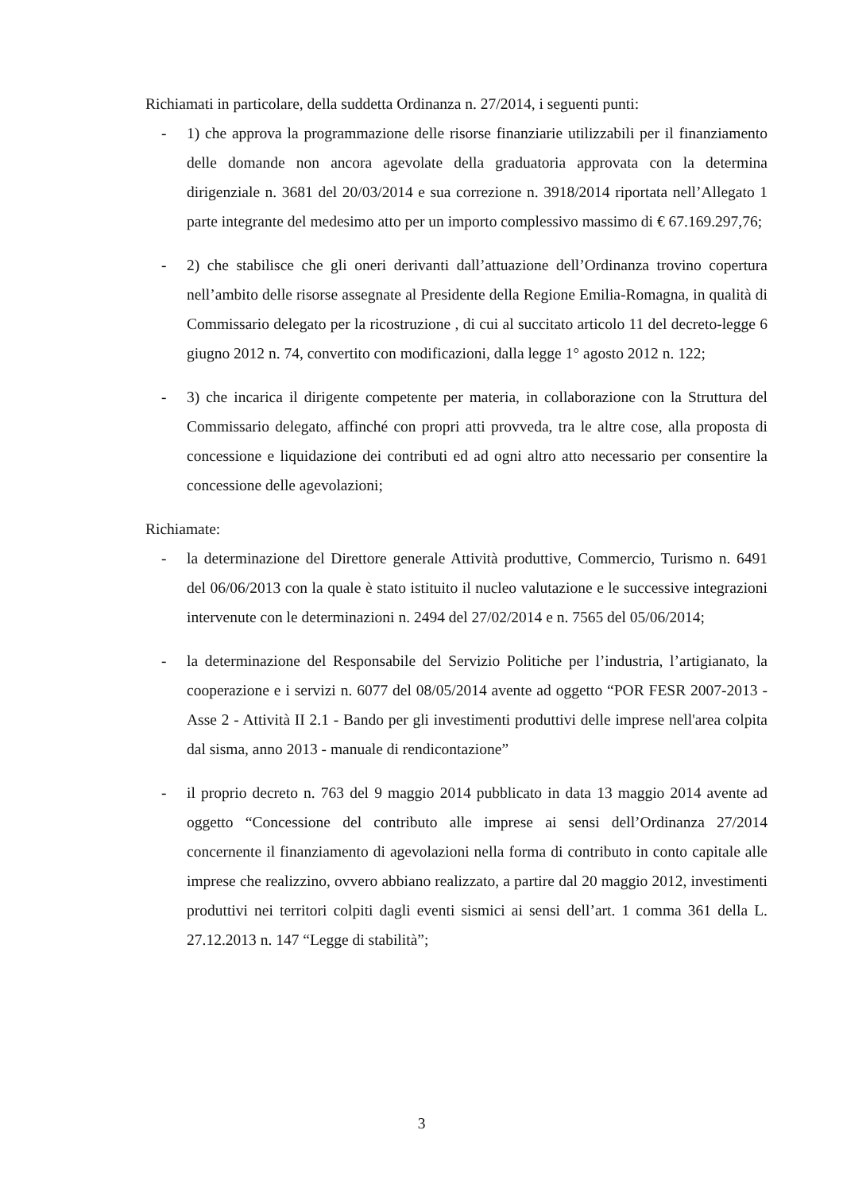Richiamati in particolare, della suddetta Ordinanza n. 27/2014, i seguenti punti:
- 1) che approva la programmazione delle risorse finanziarie utilizzabili per il finanziamento delle domande non ancora agevolate della graduatoria approvata con la determina dirigenziale n. 3681 del 20/03/2014 e sua correzione n. 3918/2014 riportata nell’Allegato 1 parte integrante del medesimo atto per un importo complessivo massimo di € 67.169.297,76;
- 2) che stabilisce che gli oneri derivanti dall’attuazione dell’Ordinanza trovino copertura nell’ambito delle risorse assegnate al Presidente della Regione Emilia-Romagna, in qualità di Commissario delegato per la ricostruzione , di cui al succitato articolo 11 del decreto-legge 6 giugno 2012 n. 74, convertito con modificazioni, dalla legge 1° agosto 2012 n. 122;
- 3) che incarica il dirigente competente per materia, in collaborazione con la Struttura del Commissario delegato, affinché con propri atti provveda, tra le altre cose, alla proposta di concessione e liquidazione dei contributi ed ad ogni altro atto necessario per consentire la concessione delle agevolazioni;
Richiamate:
- la determinazione del Direttore generale Attività produttive, Commercio, Turismo n. 6491 del 06/06/2013 con la quale è stato istituito il nucleo valutazione e le successive integrazioni intervenute con le determinazioni n. 2494 del 27/02/2014 e n. 7565 del 05/06/2014;
- la determinazione del Responsabile del Servizio Politiche per l’industria, l’artigianato, la cooperazione e i servizi n. 6077 del 08/05/2014 avente ad oggetto “POR FESR 2007-2013 - Asse 2 - Attività II 2.1 - Bando per gli investimenti produttivi delle imprese nell'area colpita dal sisma, anno 2013 - manuale di rendicontazione”
- il proprio decreto n. 763 del 9 maggio 2014 pubblicato in data 13 maggio 2014 avente ad oggetto “Concessione del contributo alle imprese ai sensi dell’Ordinanza 27/2014 concernente il finanziamento di agevolazioni nella forma di contributo in conto capitale alle imprese che realizzino, ovvero abbiano realizzato, a partire dal 20 maggio 2012, investimenti produttivi nei territori colpiti dagli eventi sismici ai sensi dell’art. 1 comma 361 della L. 27.12.2013 n. 147 “Legge di stabilità”;
3